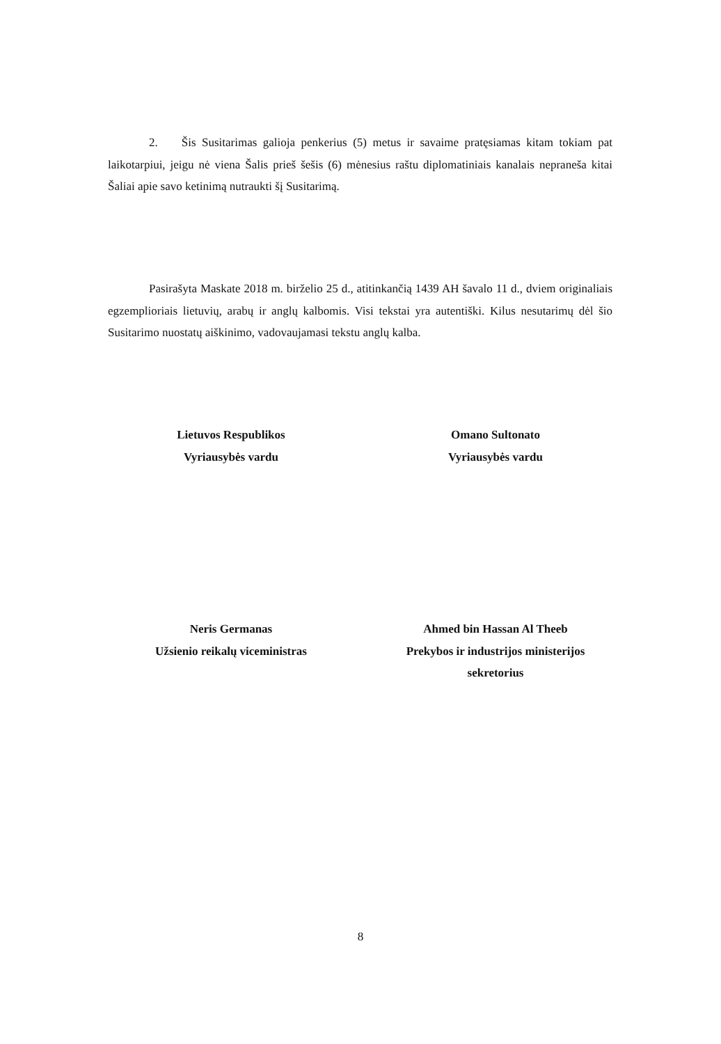2. Šis Susitarimas galioja penkerius (5) metus ir savaime pratęsiamas kitam tokiam pat laikotarpiui, jeigu nė viena Šalis prieš šešis (6) mėnesius raštu diplomatiniais kanalais nepraneša kitai Šaliai apie savo ketinimą nutraukti šį Susitarimą.
Pasirašyta Maskate 2018 m. birželio 25 d., atitinkančią 1439 AH šavalo 11 d., dviem originaliais egzemplioriais lietuvių, arabų ir anglų kalbomis. Visi tekstai yra autentiški. Kilus nesutarimų dėl šio Susitarimo nuostatų aiškinimo, vadovaujamasi tekstu anglų kalba.
Lietuvos Respublikos
Vyriausybės vardu
Omano Sultonato
Vyriausybės vardu
Neris Germanas
Užsienio reikalų viceministras
Ahmed bin Hassan Al Theeb
Prekybos ir industrijos ministerijos
sekretorius
8